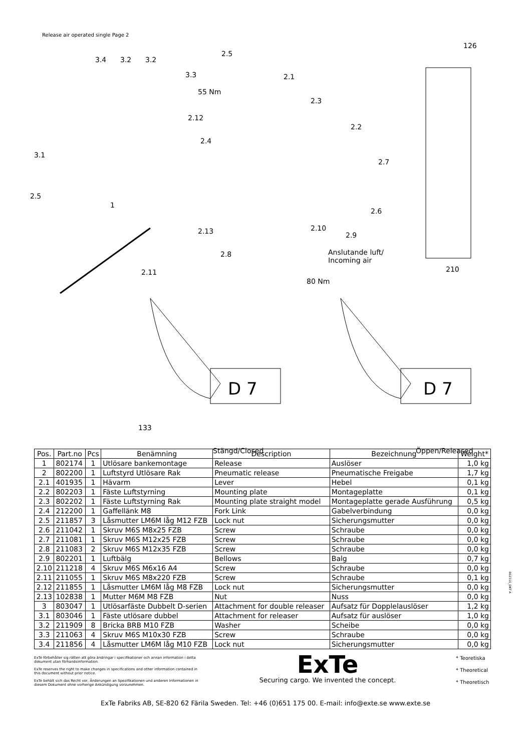Release air operated single Page 2
126
3.4 3.2 3.2
2.5
3.3 2.1
55 Nm
2.3
2.12
2.2
2.4
3.1
2.7
2.5
1
2.6
2.13 2.10
2.9
2.8 Anslutande luft/
Incoming air
210 2.11
80 Nm
D 7 D 7
133
Stängd/Closed Öppen/Released
| Pos. | Part.no | Pcs | Benämning | Description | Bezeichnung | Weight* |
| --- | --- | --- | --- | --- | --- | --- |
| 1 | 802174 | 1 | Utlösare bankemontage | Release | Auslöser | 1,0 kg |
| 2 | 802200 | 1 | Luftstyrd Utlösare Rak | Pneumatic release | Pneumatische Freigabe | 1,7 kg |
| 2.1 | 401935 | 1 | Hävarm | Lever | Hebel | 0,1 kg |
| 2.2 | 802203 | 1 | Fäste Luftstyrning | Mounting plate | Montageplatte | 0,1 kg |
| 2.3 | 802202 | 1 | Fäste Luftstyrning Rak | Mounting plate straight model | Montageplatte gerade Ausführung | 0,5 kg |
| 2.4 | 212200 | 1 | Gaffellänk M8 | Fork Link | Gabelverbindung | 0,0 kg |
| 2.5 | 211857 | 3 | Låsmutter LM6M låg M12 FZB | Lock nut | Sicherungsmutter | 0,0 kg |
| 2.6 | 211042 | 1 | Skruv M6S M8x25 FZB | Screw | Schraube | 0,0 kg |
| 2.7 | 211081 | 1 | Skruv M6S M12x25 FZB | Screw | Schraube | 0,0 kg |
| 2.8 | 211083 | 2 | Skruv M6S M12x35 FZB | Screw | Schraube | 0,0 kg |
| 2.9 | 802201 | 1 | Luftbälg | Bellows | Balg | 0,7 kg |
| 2.10 | 211218 | 4 | Skruv M6S M6x16 A4 | Screw | Schraube | 0,0 kg |
| 2.11 | 211055 | 1 | Skruv M6S M8x220 FZB | Screw | Schraube | 0,1 kg |
| 2.12 | 211855 | 1 | Låsmutter LM6M låg M8 FZB | Lock nut | Sicherungsmutter | 0,0 kg |
| 2.13 | 102838 | 1 | Mutter M6M M8 FZB | Nut | Nuss | 0,0 kg |
| 3 | 803047 | 1 | Utlösarfäste Dubbelt D-serien | Attachment for double releaser | Aufsatz für Dopplelauslöser | 1,2 kg |
| 3.1 | 803046 | 1 | Fäste utlösare dubbel | Attachment for releaser | Aufsatz für auslöser | 1,0 kg |
| 3.2 | 211909 | 8 | Bricka BRB M10 FZB | Washer | Scheibe | 0,0 kg |
| 3.3 | 211063 | 4 | Skruv M6S M10x30 FZB | Screw | Schraube | 0,0 kg |
| 3.4 | 211856 | 4 | Låsmutter LM6M låg M10 FZB | Lock nut | Sicherungsmutter | 0,0 kg |
802316_DKT A
ExTe förbehåller sig rätten att göra ändringar i specifikationer och annan information i detta dokument utan förhandsinformation.
ExTe reserves the right to make changes in specifications and other information contained in this document without prior notice.
ExTe behält sich das Recht vor, Änderungen an Spezifikationen und anderen Informationen in diesem Dokument ohne vorherige Ankündigung vorzunehmen.
ExTe
Securing cargo. We invented the concept.
* Teoretiska
* Theoretical
* Theoretisch
ExTe Fabriks AB, SE-820 62 Färila Sweden. Tel: +46 (0)651 175 00. E-mail: info@exte.se www.exte.se